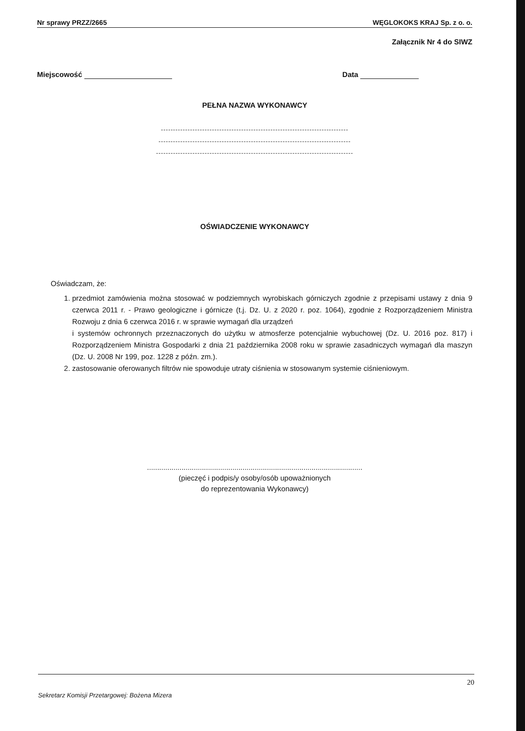Nr sprawy PRZZ/2665 WĘGLOKOKS KRAJ Sp. z o. o.
Załącznik Nr 4 do SIWZ
Miejscowość Data
PEŁNA NAZWA WYKONAWCY
-----------------------------------------------------------------------------
-------------------------------------------------------------------------------
---------------------------------------------------------------------------------
OŚWIADCZENIE WYKONAWCY
Oświadczam, że:
1. przedmiot zamówienia można stosować w podziemnych wyrobiskach górniczych zgodnie z przepisami ustawy z dnia 9 czerwca 2011 r. - Prawo geologiczne i górnicze (t.j. Dz. U. z 2020 r. poz. 1064), zgodnie z Rozporządzeniem Ministra Rozwoju z dnia 6 czerwca 2016 r. w sprawie wymagań dla urządzeń
i systemów ochronnych przeznaczonych do użytku w atmosferze potencjalnie wybuchowej (Dz. U. 2016 poz. 817) i Rozporządzeniem Ministra Gospodarki z dnia 21 października 2008 roku w sprawie zasadniczych wymagań dla maszyn (Dz. U. 2008 Nr 199, poz. 1228 z późn. zm.).
2. zastosowanie oferowanych filtrów nie spowoduje utraty ciśnienia w stosowanym systemie ciśnieniowym.
..........................................................................................................
(pieczęć i podpis/y osoby/osób upoważnionych
do reprezentowania Wykonawcy)
20
Sekretarz Komisji Przetargowej: Bożena Mizera